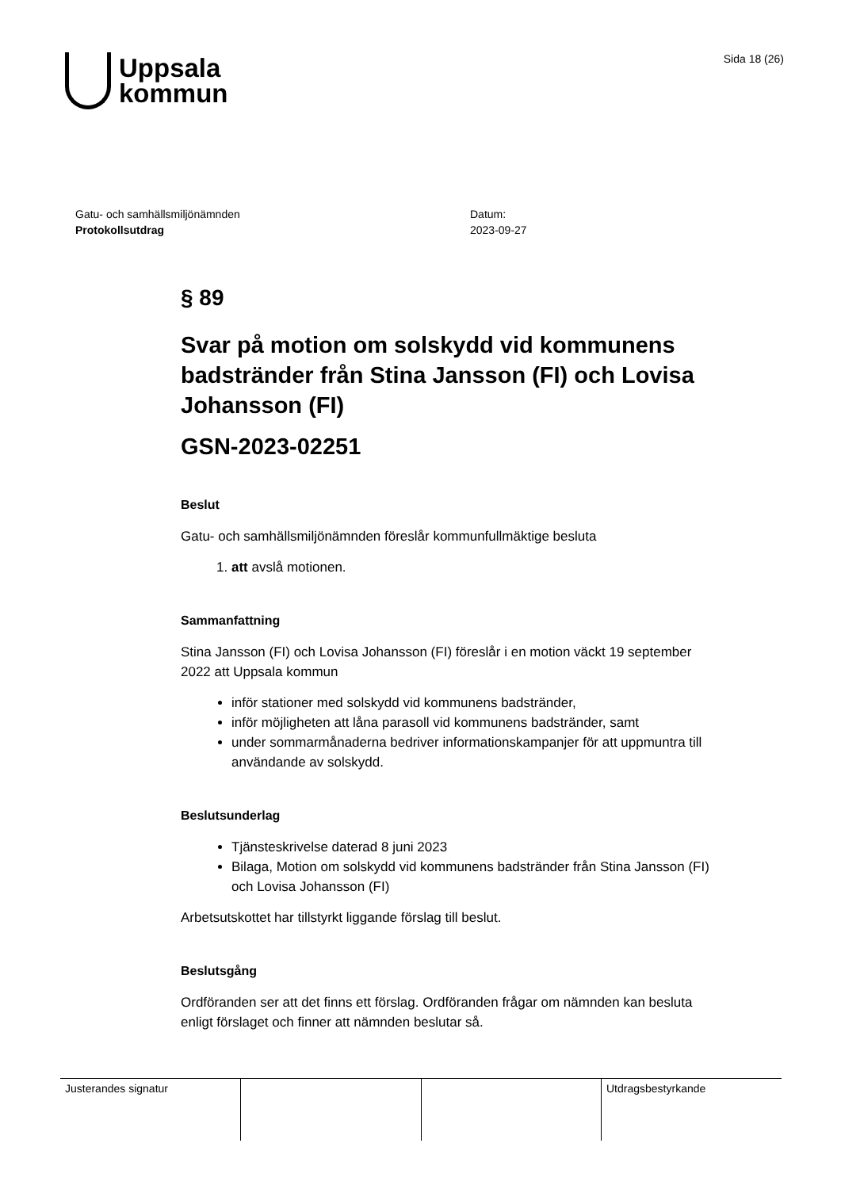Uppsala
kommun
Sida 18 (26)
Gatu- och samhällsmiljönämnden
Protokollsutdrag
Datum:
2023-09-27
§ 89
Svar på motion om solskydd vid kommunens badstränder från Stina Jansson (FI) och Lovisa Johansson (FI)
GSN-2023-02251
Beslut
Gatu- och samhällsmiljönämnden föreslår kommunfullmäktige besluta
1. att avslå motionen.
Sammanfattning
Stina Jansson (FI) och Lovisa Johansson (FI) föreslår i en motion väckt 19 september 2022 att Uppsala kommun
inför stationer med solskydd vid kommunens badstränder,
inför möjligheten att låna parasoll vid kommunens badstränder, samt
under sommarmånaderna bedriver informationskampanjer för att uppmuntra till användande av solskydd.
Beslutsunderlag
Tjänsteskrivelse daterad 8 juni 2023
Bilaga, Motion om solskydd vid kommunens badstränder från Stina Jansson (FI) och Lovisa Johansson (FI)
Arbetsutskottet har tillstyrkt liggande förslag till beslut.
Beslutsgång
Ordföranden ser att det finns ett förslag. Ordföranden frågar om nämnden kan besluta enligt förslaget och finner att nämnden beslutar så.
| Justerandes signatur | | | Utdragsbestyrkande |